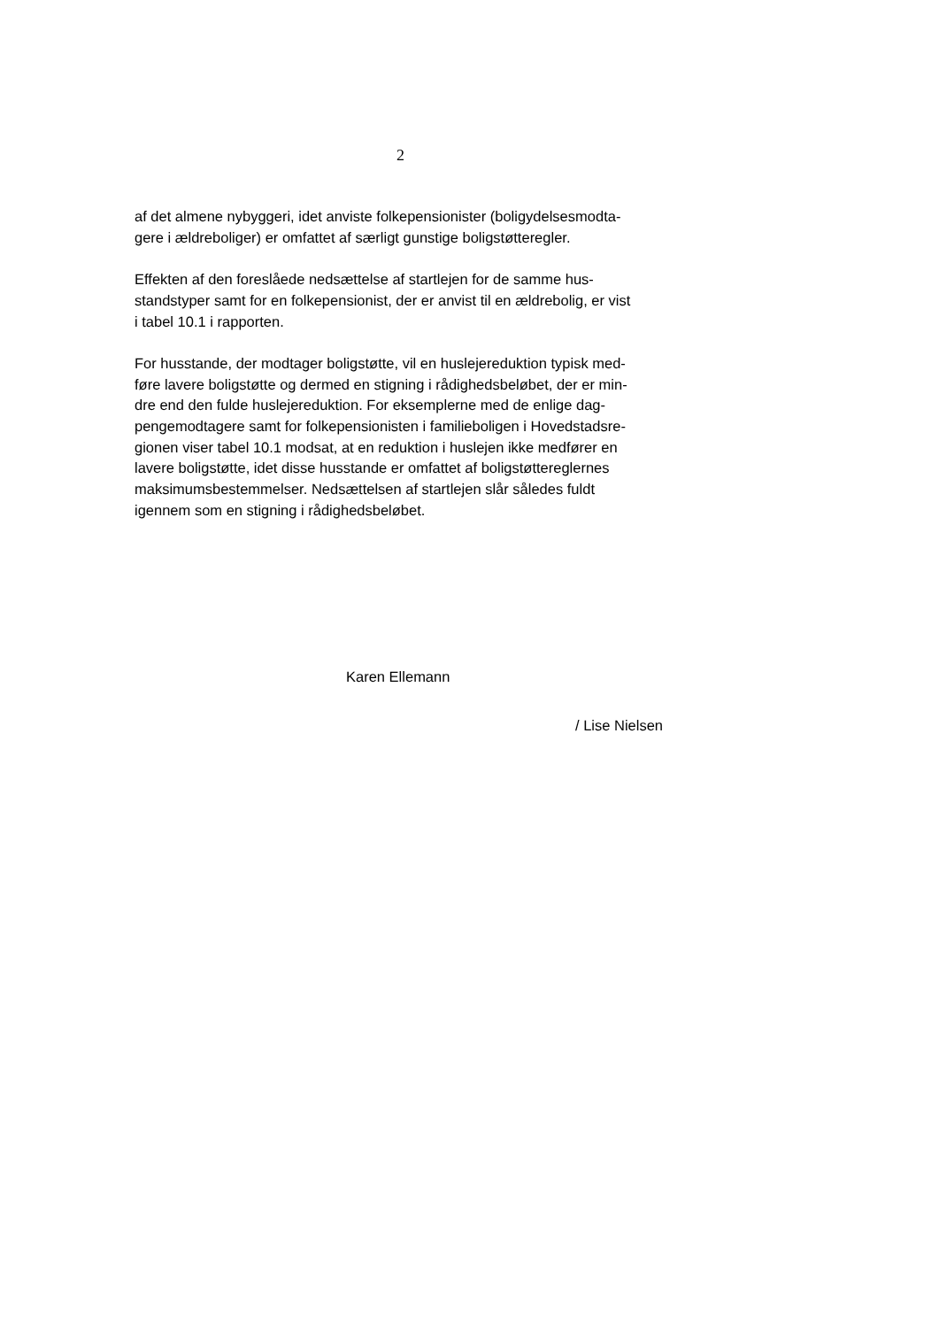2
af det almene nybyggeri, idet anviste folkepensionister (boligydelsesmodta-
gere i ældreboliger) er omfattet af særligt gunstige boligstøtteregler.
Effekten af den foreslåede nedsættelse af startlejen for de samme hus-
standstyper samt for en folkepensionist, der er anvist til en ældrebolig, er vist
i tabel 10.1 i rapporten.
For husstande, der modtager boligstøtte, vil en huslejereduktion typisk med-
føre lavere boligstøtte og dermed en stigning i rådighedsbeløbet, der er min-
dre end den fulde huslejereduktion. For eksemplerne med de enlige dag-
pengemodtagere samt for folkepensionisten i familieboligen i Hovedstadsre-
gionen viser tabel 10.1 modsat, at en reduktion i huslejen ikke medfører en
lavere boligstøtte, idet disse husstande er omfattet af boligstøttereglernes
maksimumsbestemmelser. Nedsættelsen af startlejen slår således fuldt
igennem som en stigning i rådighedsbeløbet.
Karen Ellemann
/ Lise Nielsen